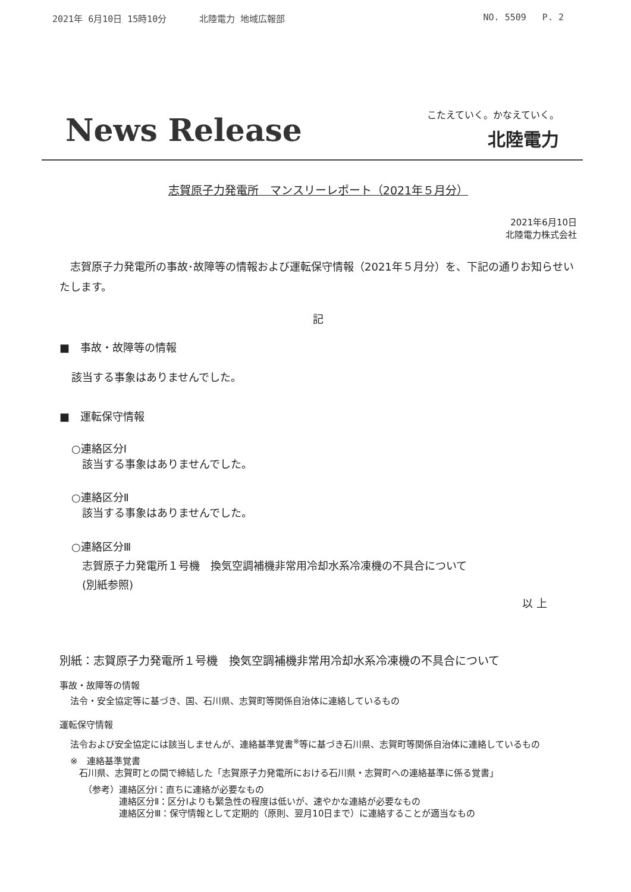2021年 6月10日 15時10分 北陸電力 地域広報部 NO. 5509 P. 2
News Release こたえていく。かなえていく。
北陸電力
志賀原子力発電所　マンスリーレポート（2021年５月分）
2021年6月10日
北陸電力株式会社
志賀原子力発電所の事故･故障等の情報および運転保守情報（2021年５月分）を、下記の通りお知らせいたします。
記
■　事故・故障等の情報
該当する事象はありませんでした。
■　運転保守情報
○連絡区分Ⅰ
　該当する事象はありませんでした。
○連絡区分Ⅱ
　該当する事象はありませんでした。
○連絡区分Ⅲ
　志賀原子力発電所１号機　換気空調補機非常用冷却水系冷凍機の不具合について
　(別紙参照)
以 上
別紙：志賀原子力発電所１号機　換気空調補機非常用冷却水系冷凍機の不具合について
事故・故障等の情報
法令・安全協定等に基づき、国、石川県、志賀町等関係自治体に連絡しているもの
運転保守情報
法令および安全協定には該当しませんが、連絡基準覚書<sup>※</sup>等に基づき石川県、志賀町等関係自治体に連絡しているもの
※　連絡基準覚書
　石川県、志賀町との間で締結した「志賀原子力発電所における石川県・志賀町への連絡基準に係る覚書」
（参考）連絡区分Ⅰ：直ちに連絡が必要なもの
　　　　連絡区分Ⅱ：区分Ⅰよりも緊急性の程度は低いが、速やかな連絡が必要なもの
　　　　連絡区分Ⅲ：保守情報として定期的（原則、翌月10日まで）に連絡することが適当なもの